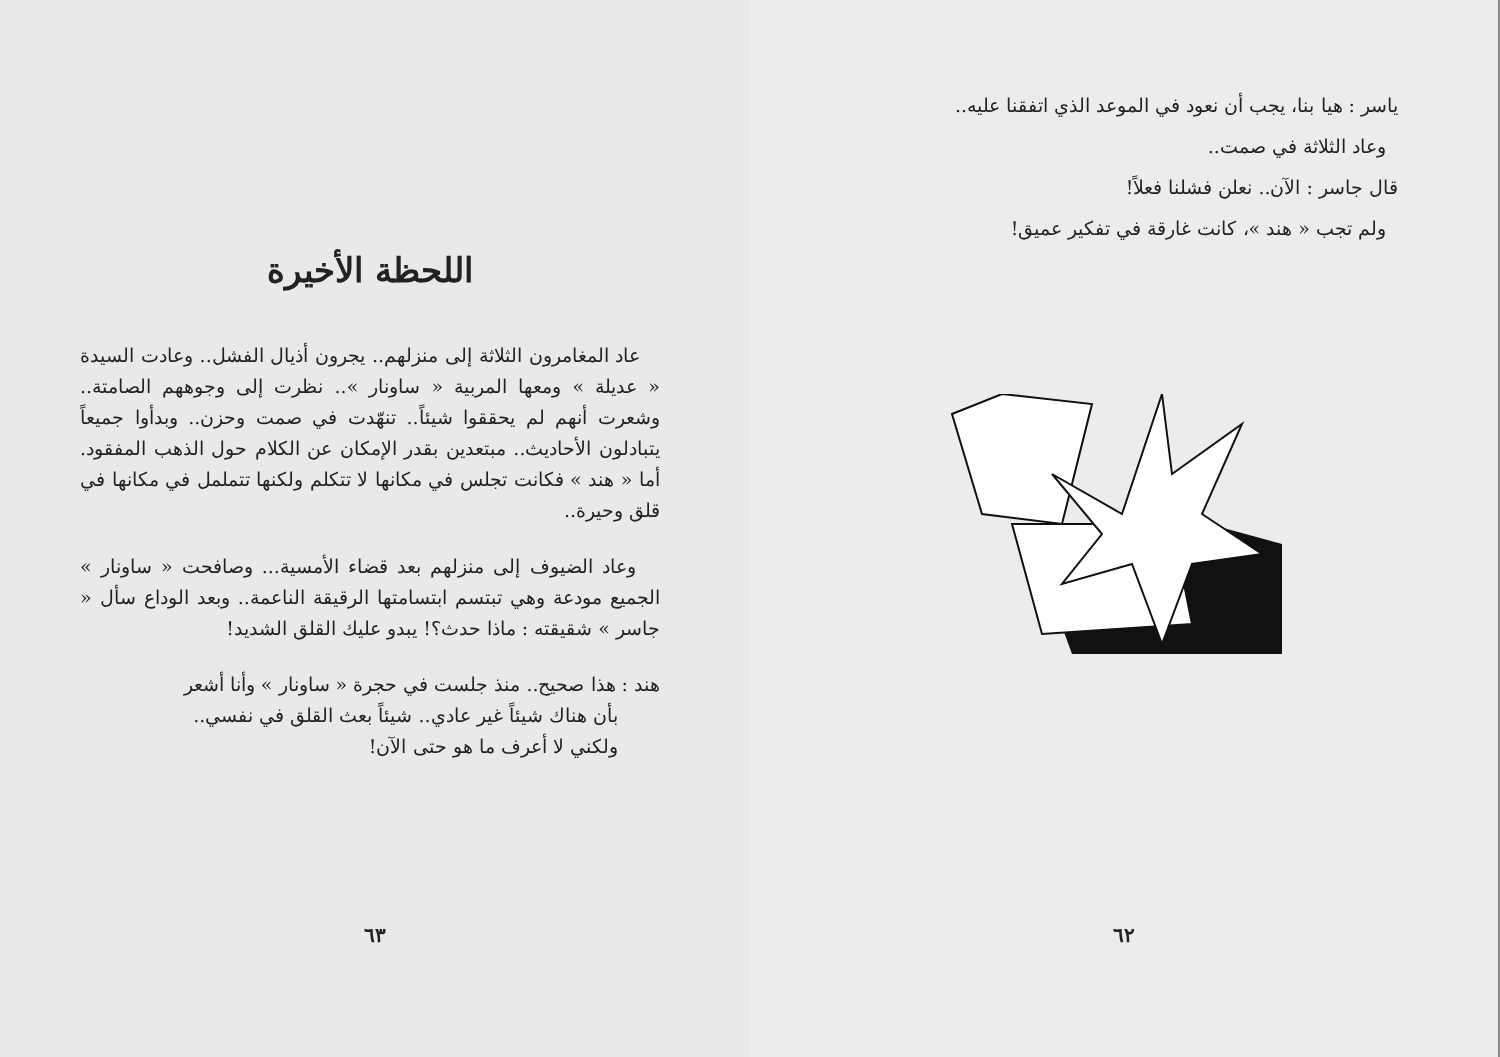ياسر : هيا بنا، يجب أن نعود في الموعد الذي اتفقنا عليه..
وعاد الثلاثة في صمت..
قال جاسر : الآن.. نعلن فشلنا فعلاً!
ولم تجب « هند »، كانت غارقة في تفكير عميق!
٦٢
اللحظة الأخيرة
عاد المغامرون الثلاثة إلى منزلهم.. يجرون أذيال الفشل.. وعادت السيدة « عديلة » ومعها المربية « ساونار ».. نظرت إلى وجوههم الصامتة.. وشعرت أنهم لم يحققوا شيئاً.. تنهّدت في صمت وحزن.. وبدأوا جميعاً يتبادلون الأحاديث.. مبتعدين بقدر الإمكان عن الكلام حول الذهب المفقود. أما « هند » فكانت تجلس في مكانها لا تتكلم ولكنها تتململ في مكانها في قلق وحيرة..
وعاد الضيوف إلى منزلهم بعد قضاء الأمسية... وصافحت « ساونار » الجميع مودعة وهي تبتسم ابتسامتها الرقيقة الناعمة.. وبعد الوداع سأل « جاسر » شقيقته : ماذا حدث؟! يبدو عليك القلق الشديد!
هند : هذا صحيح.. منذ جلست في حجرة « ساونار » وأنا أشعر
بأن هناك شيئاً غير عادي.. شيئاً بعث القلق في نفسي..
ولكني لا أعرف ما هو حتى الآن!
٦٣